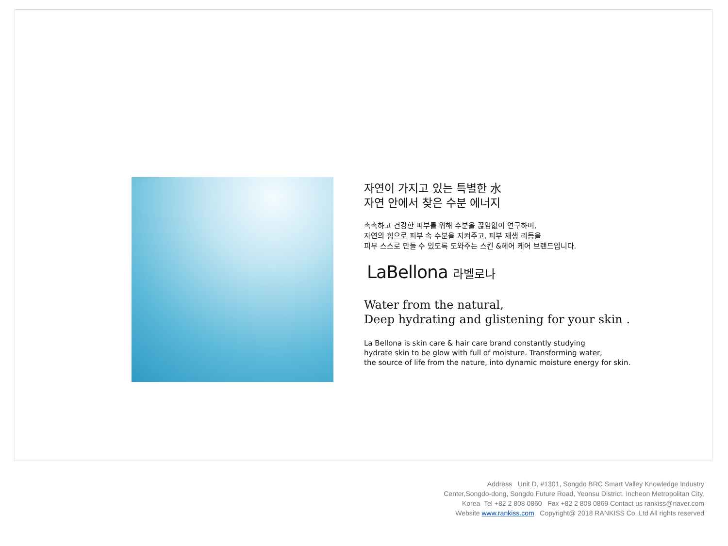자연이 가지고 있는 특별한 水
자연 안에서 찾은 수분 에너지
촉촉하고 건강한 피부를 위해 수분을 끊임없이 연구하며,
자연의 힘으로 피부 속 수분을 지켜주고, 피부 재생 리듬을
피부 스스로 만들 수 있도록 도와주는 스킨 &헤어 케어 브랜드입니다.
LaBellona 라벨로나
Water from the natural,
Deep hydrating and glistening for your skin .
La Bellona is skin care & hair care brand constantly studying
hydrate skin to be glow with full of moisture. Transforming water,
the source of life from the nature, into dynamic moisture energy for skin.
Address Unit D, #1301, Songdo BRC Smart Valley Knowledge Industry
Center,Songdo-dong, Songdo Future Road, Yeonsu District, Incheon Metropolitan City,
Korea Tel +82 2 808 0860 Fax +82 2 808 0869 Contact us rankiss@naver.com
Website www.rankiss.com Copyright@ 2018 RANKISS Co.,Ltd All rights reserved